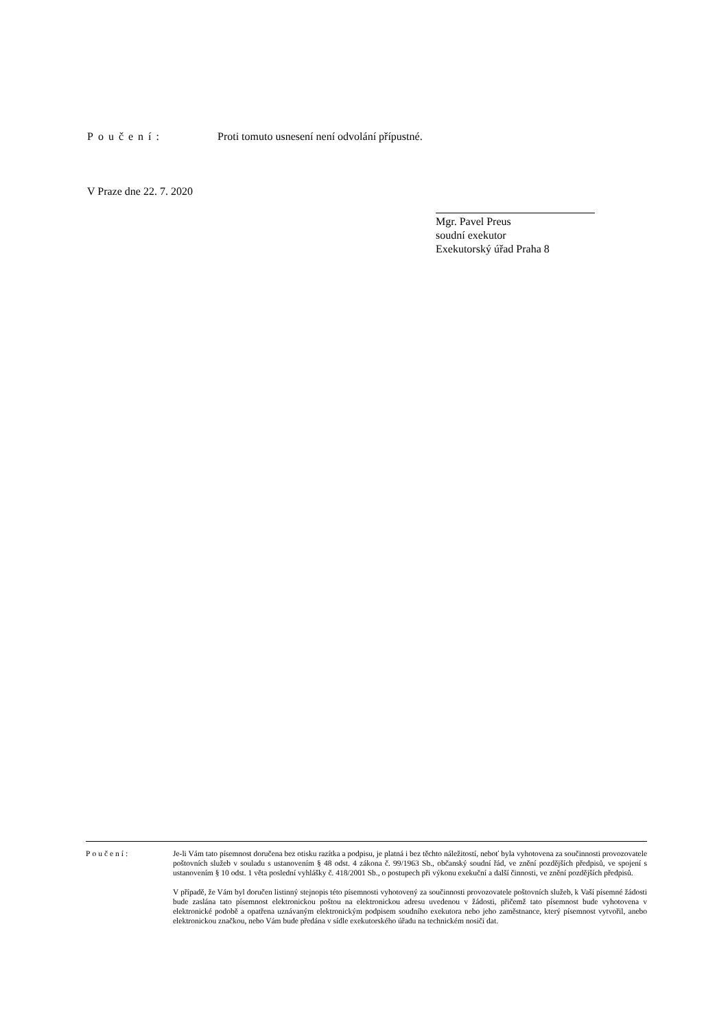Poučení: Proti tomuto usnesení není odvolání přípustné.
V Praze dne 22. 7. 2020
Mgr. Pavel Preus
soudní exekutor
Exekutorský úřad Praha 8
Poučení: Je-li Vám tato písemnost doručena bez otisku razítka a podpisu, je platná i bez těchto náležitostí, neboť byla vyhotovena za součinnosti provozovatele poštovních služeb v souladu s ustanovením § 48 odst. 4 zákona č. 99/1963 Sb., občanský soudní řád, ve znění pozdějších předpisů, ve spojení s ustanovením § 10 odst. 1 věta poslední vyhlášky č. 418/2001 Sb., o postupech při výkonu exekuční a další činnosti, ve znění pozdějších předpisů.
V případě, že Vám byl doručen listinný stejnopis této písemnosti vyhotovený za součinnosti provozovatele poštovních služeb, k Vaší písemné žádosti bude zaslána tato písemnost elektronickou poštou na elektronickou adresu uvedenou v žádosti, přičemž tato písemnost bude vyhotovena v elektronické podobě a opatřena uznávaným elektronickým podpisem soudního exekutora nebo jeho zaměstnance, který písemnost vytvořil, anebo elektronickou značkou, nebo Vám bude předána v sídle exekutorského úřadu na technickém nosiči dat.